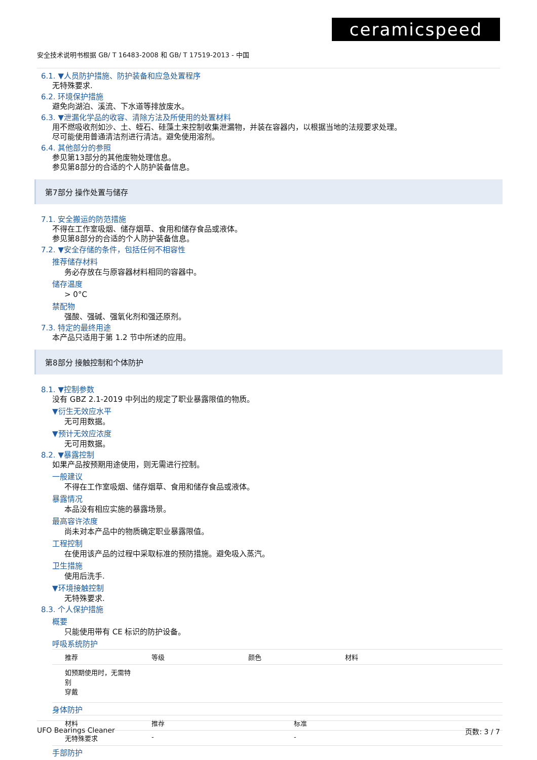ceramicspeed
安全技术说明书根据 GB/ T 16483-2008 和 GB/ T 17519-2013 - 中国
6.1. ▼人员防护措施、防护装备和应急处置程序
无特殊要求.
6.2. 环境保护措施
避免向湖泊、溪流、下水道等排放废水。
6.3. ▼泄漏化学品的收容、清除方法及所使用的处置材料
用不燃吸收剂如沙、土、蛭石、硅藻土来控制收集泄漏物，并装在容器内，以根据当地的法规要求处理。
尽可能使用普通清洁剂进行清洁。避免使用溶剂。
6.4. 其他部分的参照
参见第13部分的其他废物处理信息。
参见第8部分的合适的个人防护装备信息。
第7部分 操作处置与储存
7.1. 安全搬运的防范措施
不得在工作室吸烟、储存烟草、食用和储存食品或液体。
参见第8部分的合适的个人防护装备信息。
7.2. ▼安全存储的条件，包括任何不相容性
推荐储存材料
务必存放在与原容器材料相同的容器中。
储存温度
> 0°C
禁配物
强酸、强碱、强氧化剂和强还原剂。
7.3. 特定的最终用途
本产品只适用于第 1.2 节中所述的应用。
第8部分 接触控制和个体防护
8.1. ▼控制参数
没有 GBZ 2.1-2019 中列出的规定了职业暴露限值的物质。
▼衍生无效应水平
无可用数据。
▼预计无效应浓度
无可用数据。
8.2. ▼暴露控制
如果产品按预期用途使用，则无需进行控制。
一般建议
不得在工作室吸烟、储存烟草、食用和储存食品或液体。
暴露情况
本品没有相应实施的暴露场景。
最高容许浓度
尚未对本产品中的物质确定职业暴露限值。
工程控制
在使用该产品的过程中采取标准的预防措施。避免吸入蒸汽。
卫生措施
使用后洗手.
▼环境接触控制
无特殊要求.
8.3. 个人保护措施
概要
只能使用带有 CE 标识的防护设备。
呼吸系统防护
| 推荐 | 等级 | 颜色 | 材料 |
| --- | --- | --- | --- |
| 如预期使用时，无需特别 穿戴 | | | |
身体防护
| 材料 | 推荐 | 标准 |
| --- | --- | --- |
| 无特殊要求 | - | - |
手部防护
UFO Bearings Cleaner 页数: 3 / 7